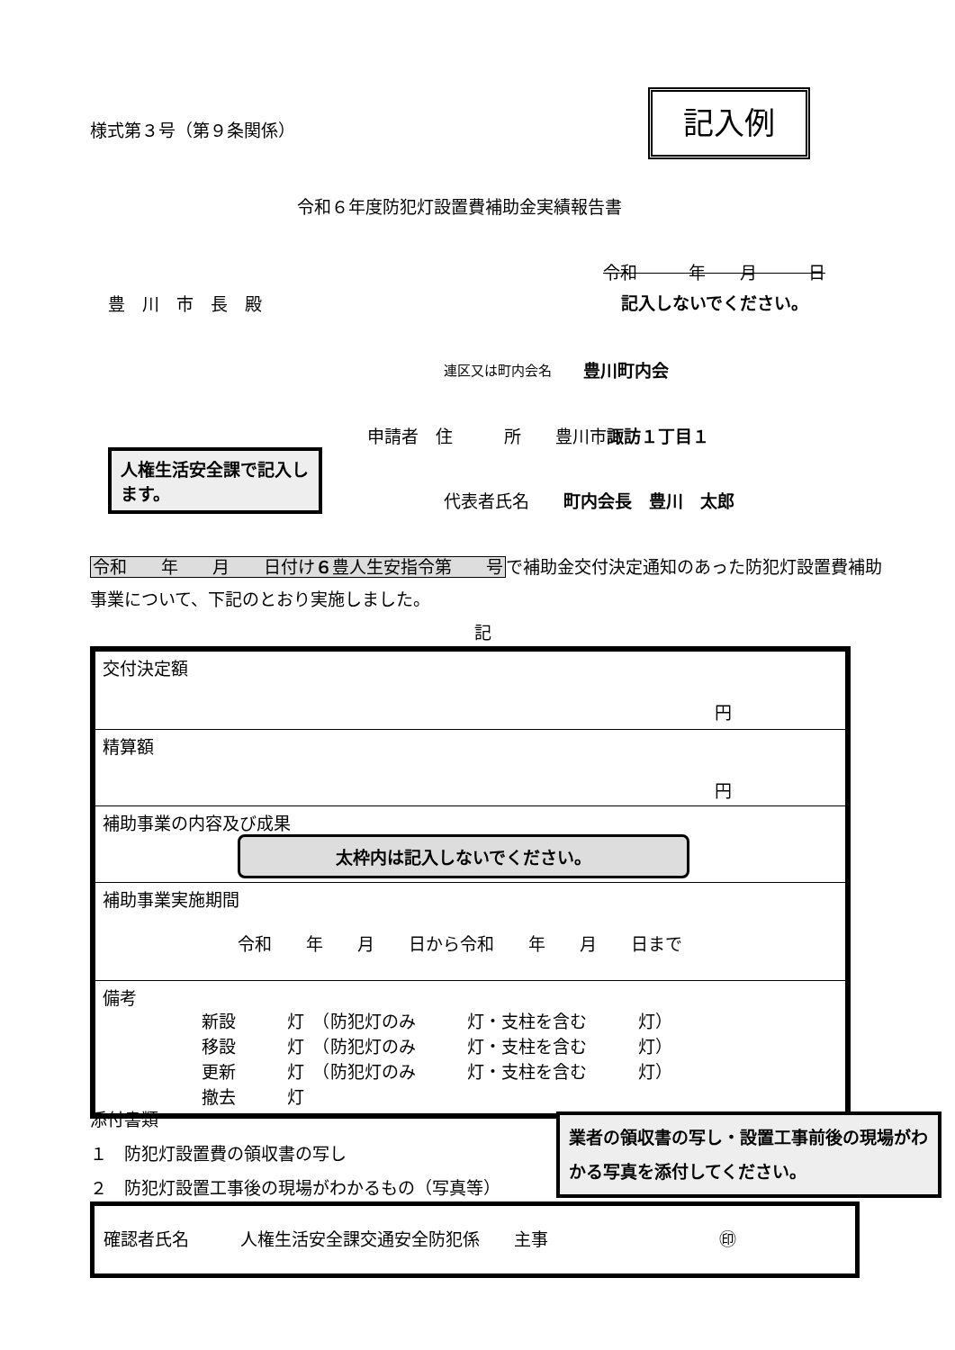様式第３号（第９条関係）
記入例
令和６年度防犯灯設置費補助金実績報告書
令和　　　年　　月　　　日
記入しないでください。
豊　川　市　長　殿
連区又は町内会名 豊川町内会
申請者　住　　　所　　豊川市諏訪１丁目１
人権生活安全課で記入します。
代表者氏名　　町内会長　豊川　太郎
令和　　年　　月　　日付け６豊人生安指令第　　号で補助金交付決定通知のあった防犯灯設置費補助事業について、下記のとおり実施しました。
記
| 交付決定額 円 |
| 精算額 円 |
| 補助事業の内容及び成果 太枠内は記入しないでください。 |
| 補助事業実施期間 令和 年 月 日から令和 年 月 日まで |
| 備考 新設 灯 （防犯灯のみ 灯・支柱を含む 灯） 移設 灯 （防犯灯のみ 灯・支柱を含む 灯） 更新 灯 （防犯灯のみ 灯・支柱を含む 灯） 撤去 灯 |
添付書類
１　防犯灯設置費の領収書の写し
２　防犯灯設置工事後の現場がわかるもの（写真等）
業者の領収書の写し・設置工事前後の現場がわかる写真を添付してください。
確認者氏名　　　人権生活安全課交通安全防犯係　　主事 ㊞